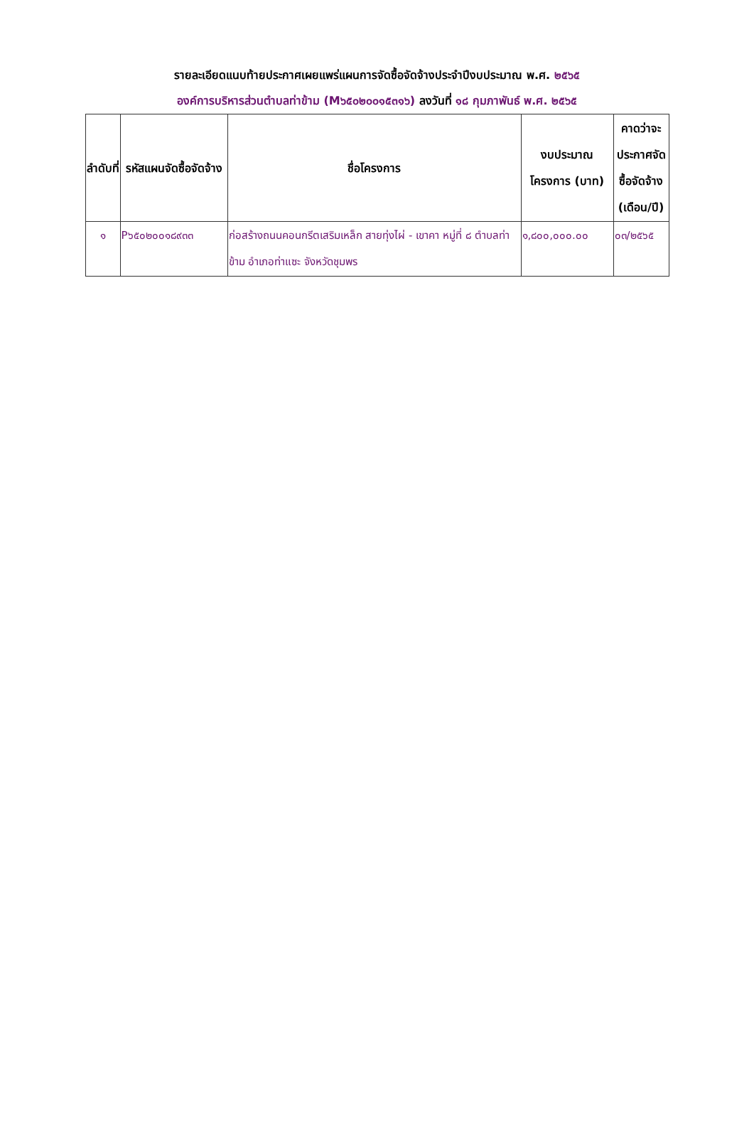รายละเอียดแนบท้ายประกาศเผยแพร่แผนการจัดซื้อจัดจ้างประจำปีงบประมาณ พ.ศ. ๒๕๖๕
องค์การบริหารส่วนตำบลท่าข้าม (M๖๕๐๒๐๐๑๕๓๑๖) ลงวันที่ ๑๘ กุมภาพันธ์ พ.ศ. ๒๕๖๕
| ลำดับที่ | รหัสแผนจัดซื้อจัดจ้าง | ชื่อโครงการ | งบประมาณโครงการ (บาท) | คาดว่าจะประกาศจัดซื้อจัดจ้าง (เดือน/ปี) |
| --- | --- | --- | --- | --- |
| ๑ | P๖๕๐๒๐๐๑๘๙๓๓ | ก่อสร้างถนนคอนกรีตเสริมเหล็ก สายทุ่งไผ่ - เขาคา หมู่ที่ ๘ ตำบลท่าข้าม อำเภอท่าแซะ จังหวัดชุมพร | ๑,๘๐๐,๐๐๐.๐๐ | ๐๓/๒๕๖๕ |